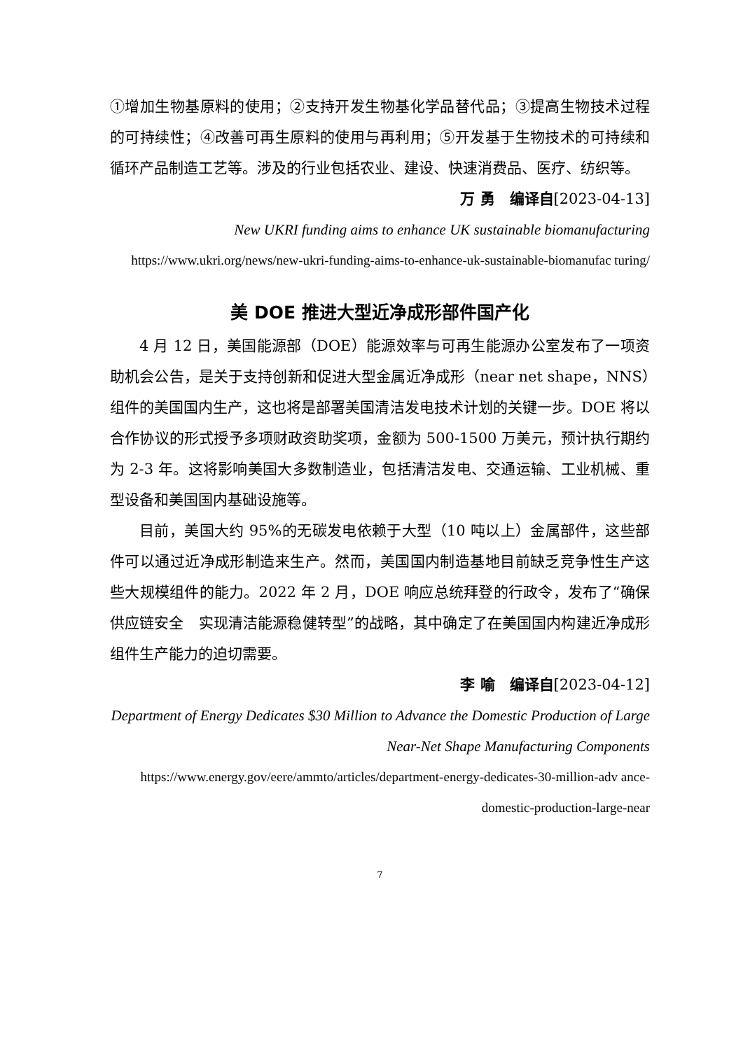①增加生物基原料的使用；②支持开发生物基化学品替代品；③提高生物技术过程的可持续性；④改善可再生原料的使用与再利用；⑤开发基于生物技术的可持续和循环产品制造工艺等。涉及的行业包括农业、建设、快速消费品、医疗、纺织等。
万 勇　编译自[2023-04-13]
New UKRI funding aims to enhance UK sustainable biomanufacturing
https://www.ukri.org/news/new-ukri-funding-aims-to-enhance-uk-sustainable-biomanufac turing/
美 DOE 推进大型近净成形部件国产化
4 月 12 日，美国能源部（DOE）能源效率与可再生能源办公室发布了一项资助机会公告，是关于支持创新和促进大型金属近净成形（near net shape，NNS）组件的美国国内生产，这也将是部署美国清洁发电技术计划的关键一步。DOE 将以合作协议的形式授予多项财政资助奖项，金额为 500-1500 万美元，预计执行期约为 2-3 年。这将影响美国大多数制造业，包括清洁发电、交通运输、工业机械、重型设备和美国国内基础设施等。
目前，美国大约 95%的无碳发电依赖于大型（10 吨以上）金属部件，这些部件可以通过近净成形制造来生产。然而，美国国内制造基地目前缺乏竞争性生产这些大规模组件的能力。2022 年 2 月，DOE 响应总统拜登的行政令，发布了“确保供应链安全　实现清洁能源稳健转型”的战略，其中确定了在美国国内构建近净成形组件生产能力的迫切需要。
李 喻　编译自[2023-04-12]
Department of Energy Dedicates $30 Million to Advance the Domestic Production of Large Near-Net Shape Manufacturing Components
https://www.energy.gov/eere/ammto/articles/department-energy-dedicates-30-million-adv ance-domestic-production-large-near
7